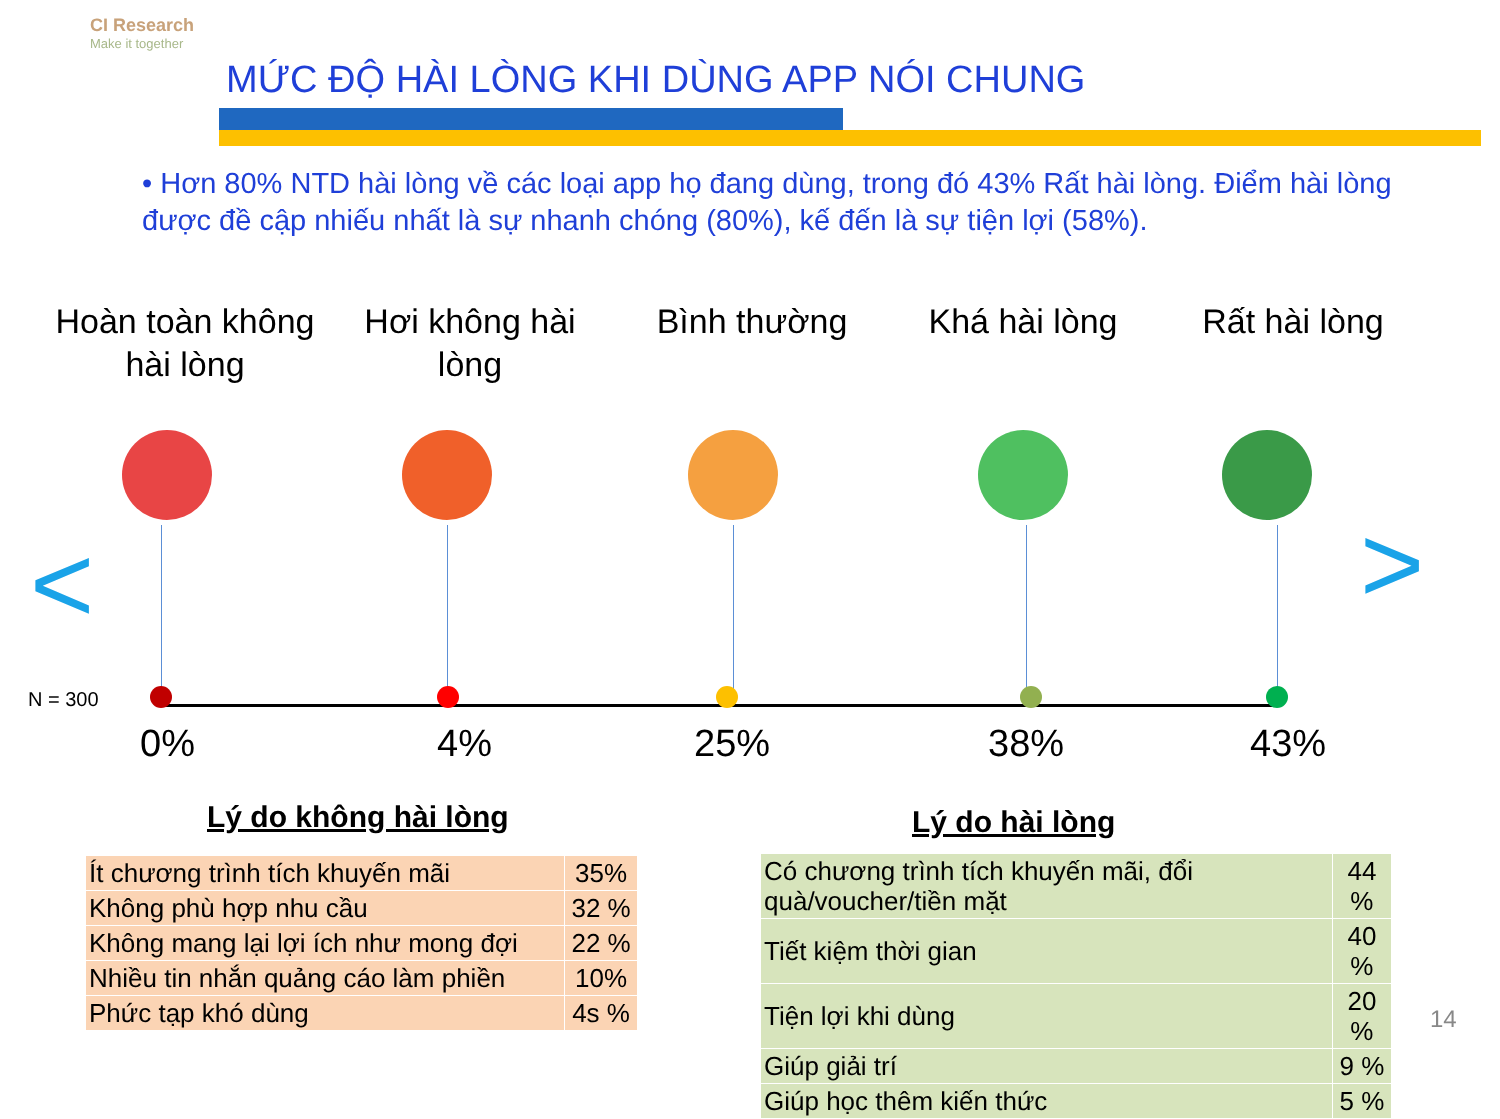CI Research
Make it together
MỨC ĐỘ HÀI LÒNG KHI DÙNG APP NÓI CHUNG
• Hơn 80% NTD hài lòng về các loại app họ đang dùng, trong đó 43% Rất hài lòng. Điểm hài lòng được đề cập nhiếu nhất là sự nhanh chóng (80%), kế đến là sự tiện lợi (58%).
Hoàn toàn không hài lòng
Hơi không hài lòng
Bình thường Khá hài lòng Rất hài lòng
< >
N = 300
0% 4% 25% 38% 43%
Lý do không hài lòng Lý do hài lòng
| Ít chương trình tích khuyến mãi | 35% |
| Không phù hợp nhu cầu | 32 % |
| Không mang lại lợi ích như mong đợi | 22 % |
| Nhiều tin nhắn quảng cáo làm phiền | 10% |
| Phức tạp khó dùng | 4s % |
| Có chương trình tích khuyến mãi, đổi quà/voucher/tiền mặt | 44 % |
| Tiết kiệm thời gian | 40 % |
| Tiện lợi khi dùng | 20 % |
| Giúp giải trí | 9 % |
| Giúp học thêm kiến thức | 5 % |
14